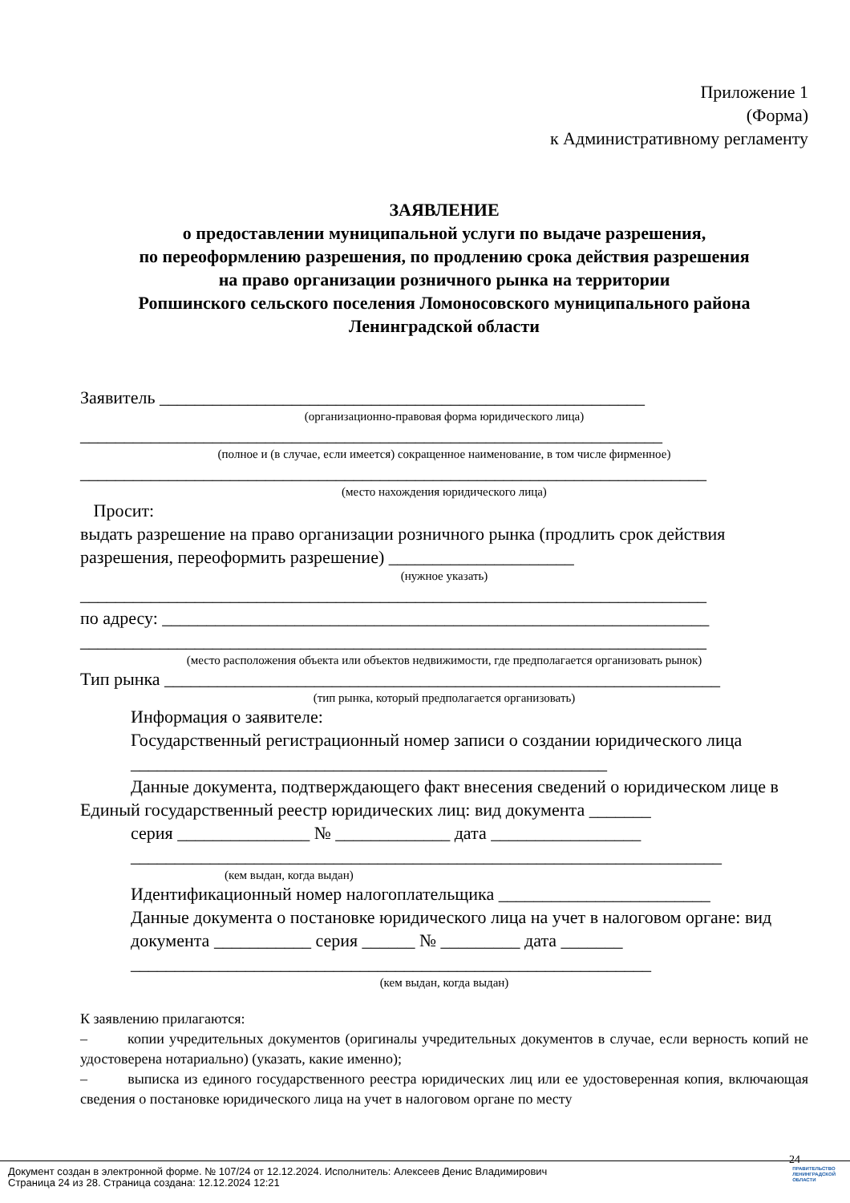Приложение 1
(Форма)
к Административному регламенту
ЗАЯВЛЕНИЕ
о предоставлении муниципальной услуги по выдаче разрешения,
по переоформлению разрешения, по продлению срока действия разрешения
на право организации розничного рынка на территории
Ропшинского сельского поселения Ломоносовского муниципального района
Ленинградской области
Заявитель _______________________________________________________
(организационно-правовая форма юридического лица)
__________________________________________________________________
(полное и (в случае, если имеется) сокращенное наименование, в том числе фирменное)
_______________________________________________________________________
(место нахождения юридического лица)
Просит:
выдать разрешение на право организации розничного рынка (продлить срок действия разрешения, переоформить разрешение) _____________________
(нужное указать)
_______________________________________________________________________
по адресу: ______________________________________________________________
_______________________________________________________________________
(место расположения объекта или объектов недвижимости, где предполагается организовать рынок)
Тип рынка _______________________________________________________________
(тип рынка, который предполагается организовать)
Информация о заявителе:
Государственный регистрационный номер записи о создании юридического лица ______________________________________________________
Данные документа, подтверждающего факт внесения сведений о юридическом лице в Единый государственный реестр юридических лиц: вид документа _______
серия _______________ № _____________ дата _________________
___________________________________________________________________
(кем выдан, когда выдан)
Идентификационный номер налогоплательщика ________________________
Данные документа о постановке юридического лица на учет в налоговом органе: вид документа ___________ серия ______ № _________ дата _______
___________________________________________________________
(кем выдан, когда выдан)
К заявлению прилагаются:
– копии учредительных документов (оригиналы учредительных документов в случае, если верность копий не удостоверена нотариально) (указать, какие именно);
– выписка из единого государственного реестра юридических лиц или ее удостоверенная копия, включающая сведения о постановке юридического лица на учет в налоговом органе по месту
24
Документ создан в электронной форме. № 107/24 от 12.12.2024. Исполнитель: Алексеев Денис Владимирович
Страница 24 из 28. Страница создана: 12.12.2024 12:21
ПРАВИТЕЛЬСТВО
ЛЕНИНГРАДСКОЙ
ОБЛАСТИ